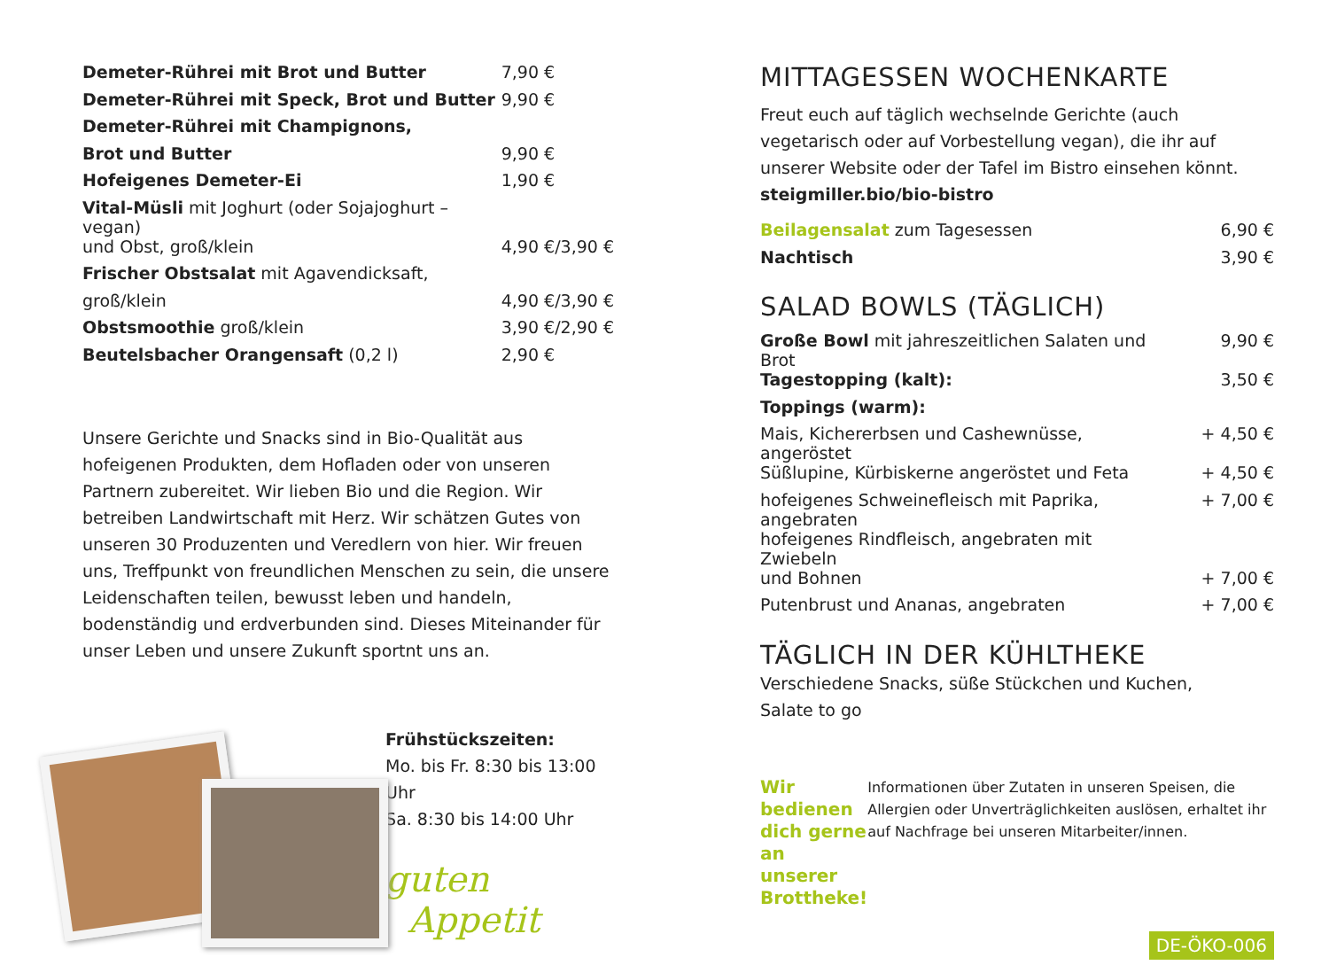| Demeter-Rührei mit Brot und Butter | 7,90 € |
| Demeter-Rührei mit Speck, Brot und Butter | 9,90 € |
| Demeter-Rührei mit Champignons, | |
| Brot und Butter | 9,90 € |
| Hofeigenes Demeter-Ei | 1,90 € |
| Vital-Müsli mit Joghurt (oder Sojajoghurt – vegan) | |
| und Obst, groß/klein | 4,90 €/3,90 € |
| Frischer Obstsalat mit Agavendicksaft, | |
| groß/klein | 4,90 €/3,90 € |
| Obstsmoothie groß/klein | 3,90 €/2,90 € |
| Beutelsbacher Orangensaft (0,2 l) | 2,90 € |
Unsere Gerichte und Snacks sind in Bio-Qualität aus hofeigenen Produkten, dem Hofladen oder von unseren Partnern zubereitet. Wir lieben Bio und die Region. Wir betreiben Landwirtschaft mit Herz. Wir schätzen Gutes von unseren 30 Produzenten und Veredlern von hier. Wir freuen uns, Treffpunkt von freundlichen Menschen zu sein, die unsere Leidenschaften teilen, bewusst leben und handeln, bodenständig und erdverbunden sind. Dieses Miteinander für unser Leben und unsere Zukunft sportnt uns an.
Frühstückszeiten:
Mo. bis Fr. 8:30 bis 13:00 Uhr
Sa. 8:30 bis 14:00 Uhr
guten
Appetit
MITTAGESSEN WOCHENKARTE
Freut euch auf täglich wechselnde Gerichte (auch vegetarisch oder auf Vorbestellung vegan), die ihr auf unserer Website oder der Tafel im Bistro einsehen könnt.
steigmiller.bio/bio-bistro
| Beilagensalat zum Tagesessen | 6,90 € |
| Nachtisch | 3,90 € |
SALAD BOWLS (TÄGLICH)
| Große Bowl mit jahreszeitlichen Salaten und Brot | 9,90 € |
| Tagestopping (kalt): | 3,50 € |
| Toppings (warm): | |
| Mais, Kichererbsen und Cashewnüsse, angeröstet | + 4,50 € |
| Süßlupine, Kürbiskerne angeröstet und Feta | + 4,50 € |
| hofeigenes Schweinefleisch mit Paprika, angebraten | + 7,00 € |
| hofeigenes Rindfleisch, angebraten mit Zwiebeln | |
| und Bohnen | + 7,00 € |
| Putenbrust und Ananas, angebraten | + 7,00 € |
TÄGLICH IN DER KÜHLTHEKE
Verschiedene Snacks, süße Stückchen und Kuchen,
Salate to go
Wir bedienen dich gerne an unserer Brottheke!
Informationen über Zutaten in unseren Speisen, die Allergien oder Unverträglichkeiten auslösen, erhaltet ihr auf Nachfrage bei unseren Mitarbeiter/innen.
DE-ÖKO-006